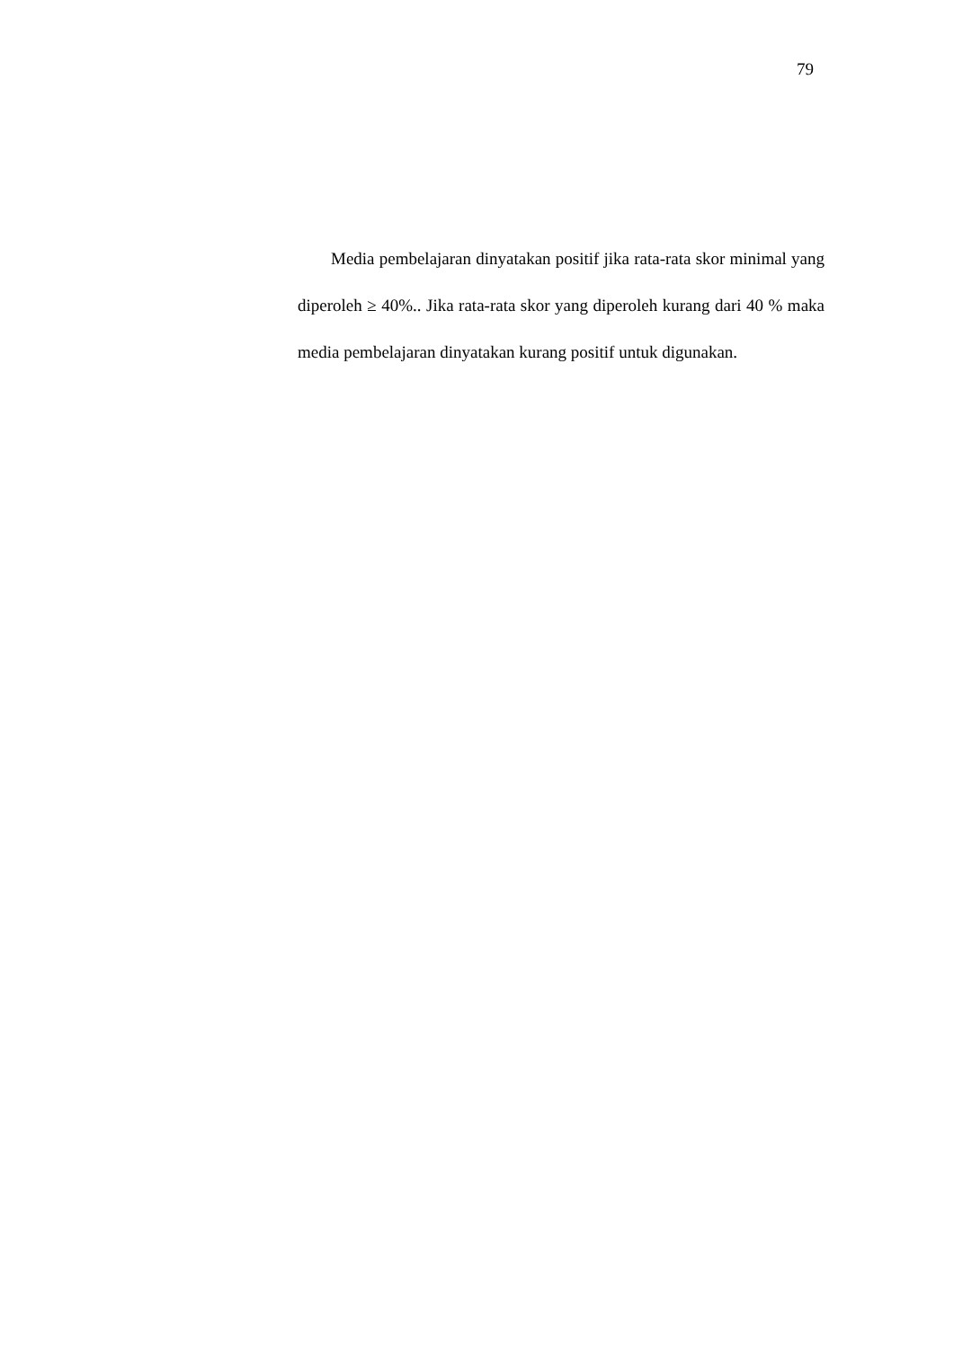79
Media pembelajaran dinyatakan positif jika rata-rata skor minimal yang diperoleh ≥ 40%.. Jika rata-rata skor yang diperoleh kurang dari 40 % maka media pembelajaran dinyatakan kurang positif untuk digunakan.